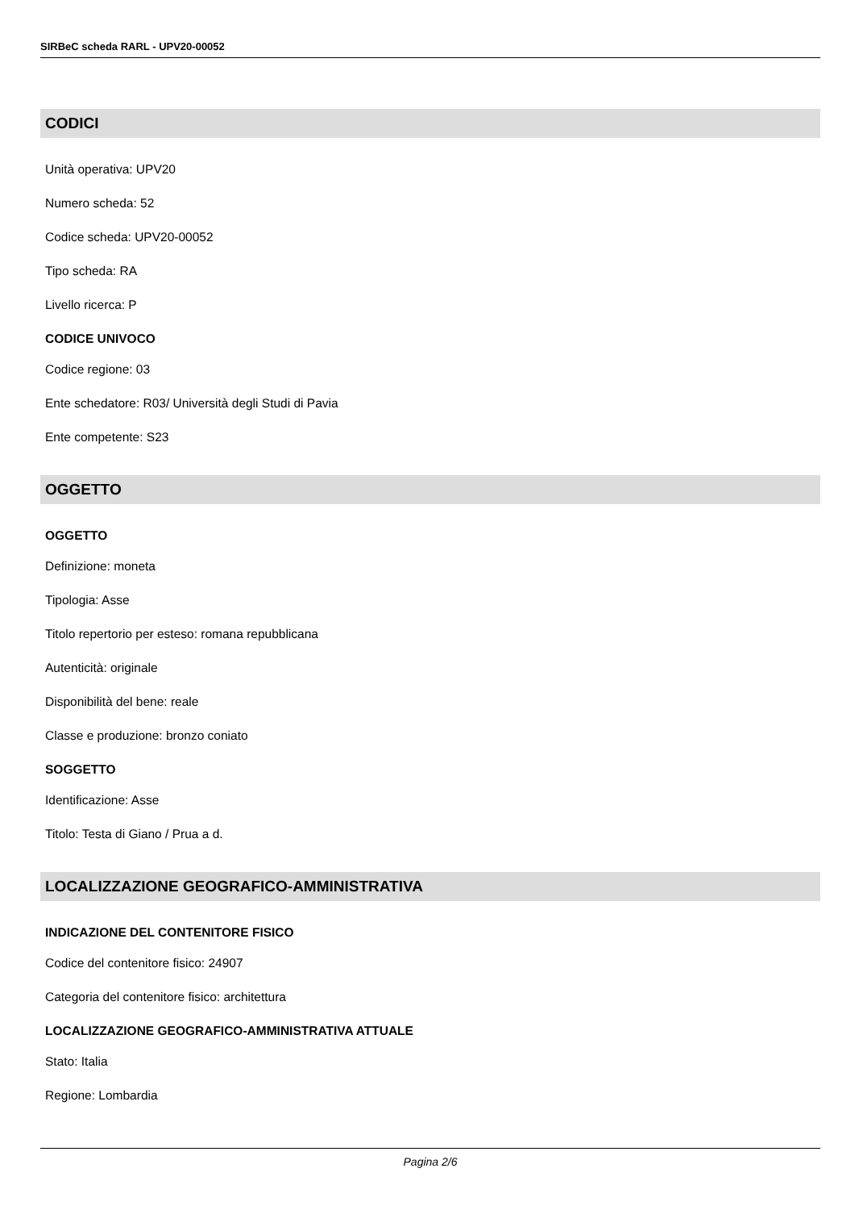SIRBeC scheda RARL - UPV20-00052
CODICI
Unità operativa: UPV20
Numero scheda: 52
Codice scheda: UPV20-00052
Tipo scheda: RA
Livello ricerca: P
CODICE UNIVOCO
Codice regione: 03
Ente schedatore: R03/ Università degli Studi di Pavia
Ente competente: S23
OGGETTO
OGGETTO
Definizione: moneta
Tipologia: Asse
Titolo repertorio per esteso: romana repubblicana
Autenticità: originale
Disponibilità del bene: reale
Classe e produzione: bronzo coniato
SOGGETTO
Identificazione: Asse
Titolo: Testa di Giano / Prua a d.
LOCALIZZAZIONE GEOGRAFICO-AMMINISTRATIVA
INDICAZIONE DEL CONTENITORE FISICO
Codice del contenitore fisico: 24907
Categoria del contenitore fisico: architettura
LOCALIZZAZIONE GEOGRAFICO-AMMINISTRATIVA ATTUALE
Stato: Italia
Regione: Lombardia
Pagina 2/6